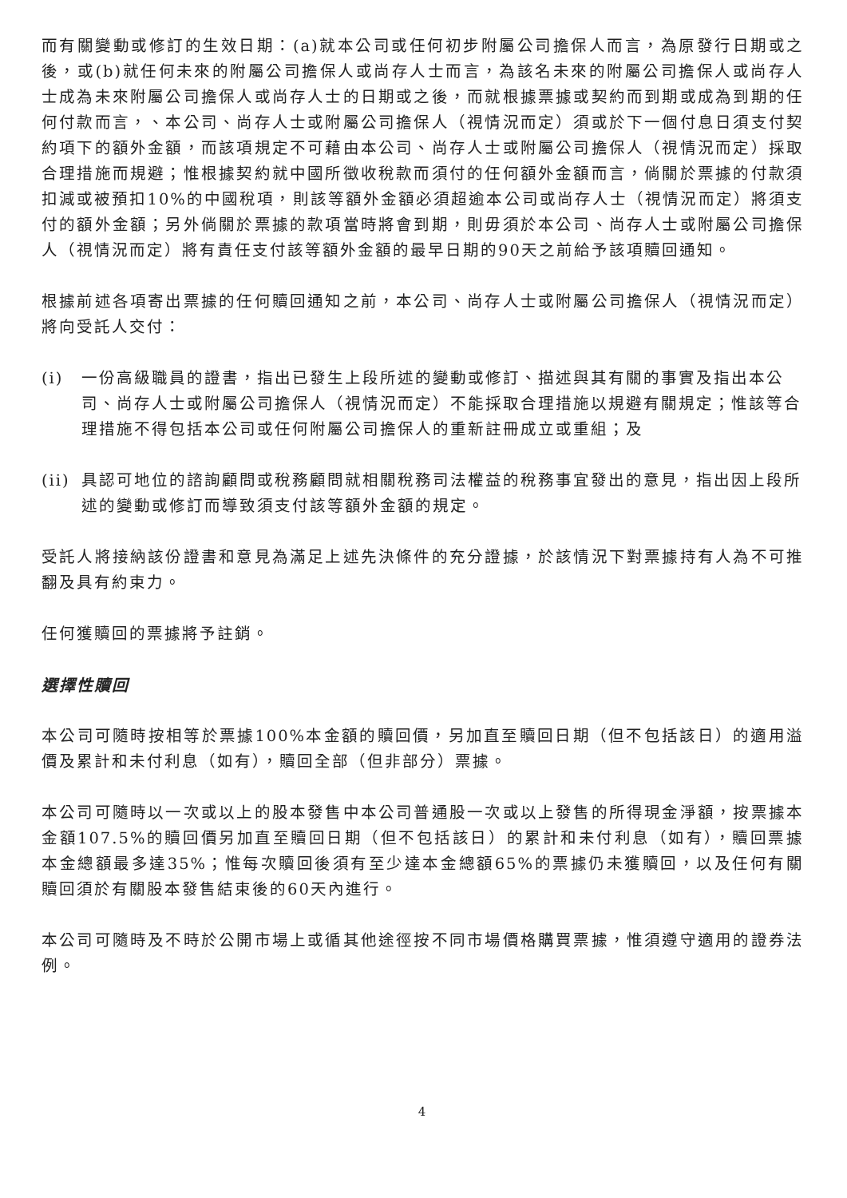而有關變動或修訂的生效日期：(a)就本公司或任何初步附屬公司擔保人而言，為原發行日期或之後，或(b)就任何未來的附屬公司擔保人或尚存人士而言，為該名未來的附屬公司擔保人或尚存人士成為未來附屬公司擔保人或尚存人士的日期或之後，而就根據票據或契約而到期或成為到期的任何付款而言，、本公司、尚存人士或附屬公司擔保人（視情況而定）須或於下一個付息日須支付契約項下的額外金額，而該項規定不可藉由本公司、尚存人士或附屬公司擔保人（視情況而定）採取合理措施而規避；惟根據契約就中國所徵收稅款而須付的任何額外金額而言，倘關於票據的付款須扣減或被預扣10%的中國稅項，則該等額外金額必須超逾本公司或尚存人士（視情況而定）將須支付的額外金額；另外倘關於票據的款項當時將會到期，則毋須於本公司、尚存人士或附屬公司擔保人（視情況而定）將有責任支付該等額外金額的最早日期的90天之前給予該項贖回通知。
根據前述各項寄出票據的任何贖回通知之前，本公司、尚存人士或附屬公司擔保人（視情況而定）將向受託人交付：
(i) 一份高級職員的證書，指出已發生上段所述的變動或修訂、描述與其有關的事實及指出本公司、尚存人士或附屬公司擔保人（視情況而定）不能採取合理措施以規避有關規定；惟該等合理措施不得包括本公司或任何附屬公司擔保人的重新註冊成立或重組；及
(ii)
具認可地位的諮詢顧問或稅務顧問就相關稅務司法權益的稅務事宜發出的意見，指出因上段所述的變動或修訂而導致須支付該等額外金額的規定。
受託人將接納該份證書和意見為滿足上述先決條件的充分證據，於該情況下對票據持有人為不可推翻及具有約束力。
任何獲贖回的票據將予註銷。
選擇性贖回
本公司可隨時按相等於票據100%本金額的贖回價，另加直至贖回日期（但不包括該日）的適用溢價及累計和未付利息（如有），贖回全部（但非部分）票據。
本公司可隨時以一次或以上的股本發售中本公司普通股一次或以上發售的所得現金淨額，按票據本金額107.5%的贖回價另加直至贖回日期（但不包括該日）的累計和未付利息（如有），贖回票據本金總額最多達35%；惟每次贖回後須有至少達本金總額65%的票據仍未獲贖回，以及任何有關贖回須於有關股本發售結束後的60天內進行。
本公司可隨時及不時於公開市場上或循其他途徑按不同市場價格購買票據，惟須遵守適用的證券法例。
4